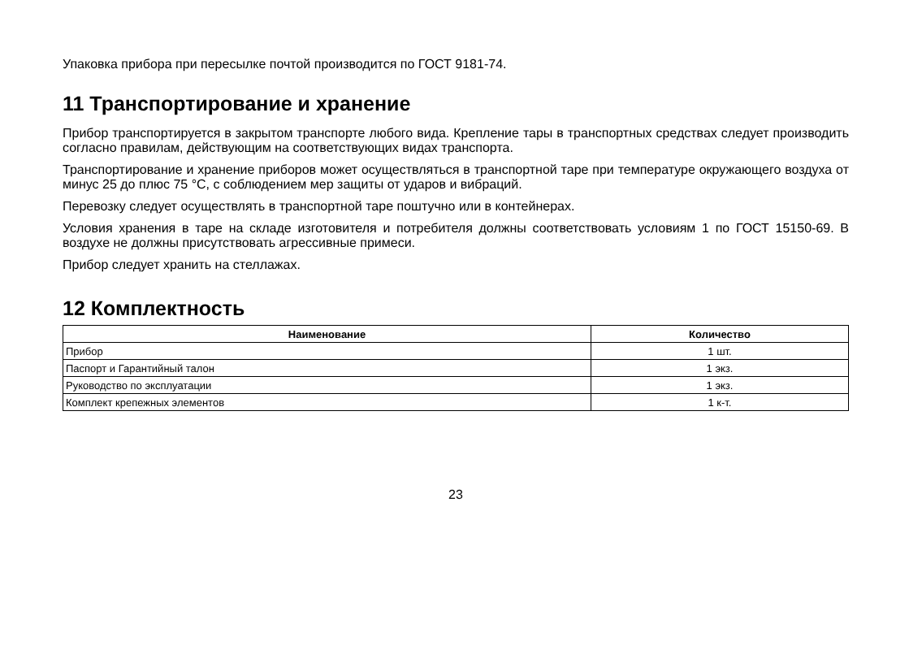Упаковка прибора при пересылке почтой производится по ГОСТ 9181-74.
11 Транспортирование и хранение
Прибор транспортируется в закрытом транспорте любого вида. Крепление тары в транспортных средствах следует производить согласно правилам, действующим на соответствующих видах транспорта.
Транспортирование и хранение приборов может осуществляться в транспортной таре при температуре окружающего воздуха от минус 25 до плюс 75 °C, с соблюдением мер защиты от ударов и вибраций.
Перевозку следует осуществлять в транспортной таре поштучно или в контейнерах.
Условия хранения в таре на складе изготовителя и потребителя должны соответствовать условиям 1 по ГОСТ 15150-69. В воздухе не должны присутствовать агрессивные примеси.
Прибор следует хранить на стеллажах.
12 Комплектность
| Наименование | Количество |
| --- | --- |
| Прибор | 1 шт. |
| Паспорт и Гарантийный талон | 1 экз. |
| Руководство по эксплуатации | 1 экз. |
| Комплект крепежных элементов | 1 к-т. |
23